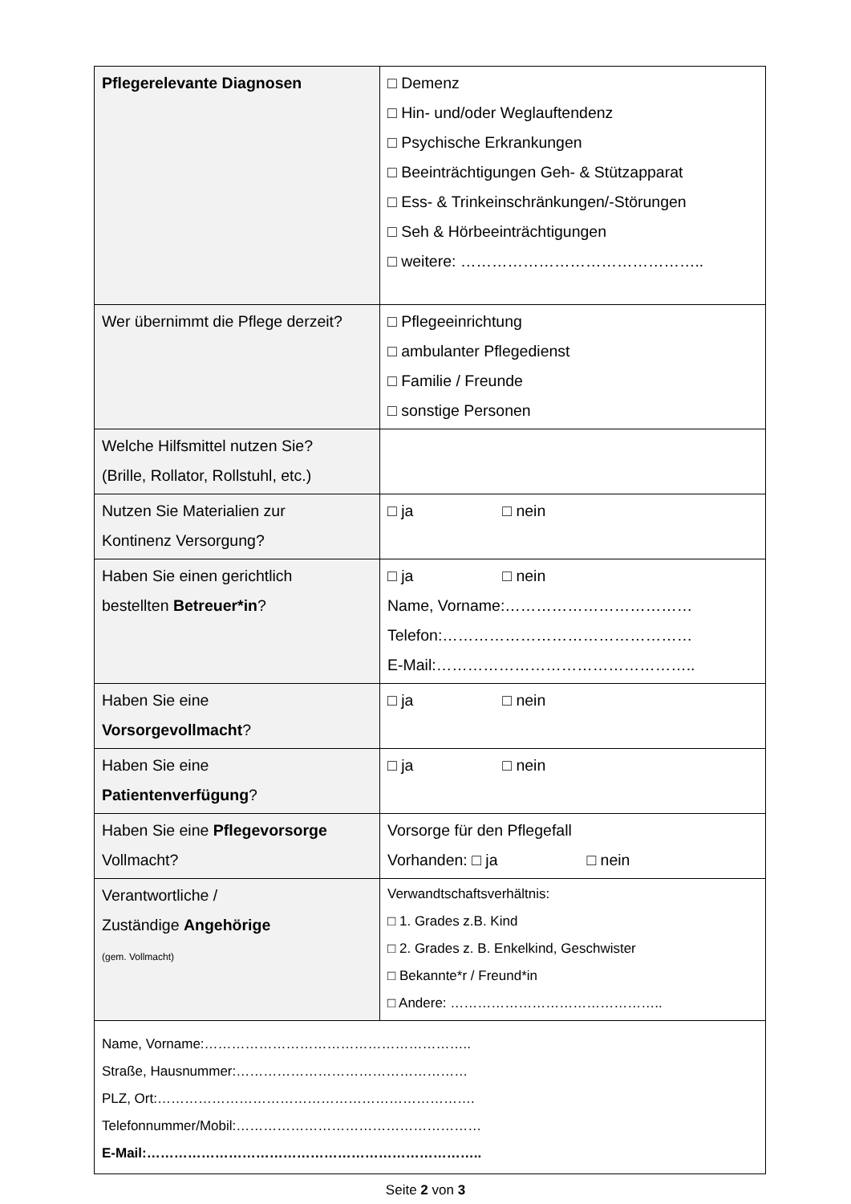| Pflegerelevante Diagnosen | □ Demenz □ Hin- und/oder Weglauftendenz □ Psychische Erkrankungen □ Beeinträchtigungen Geh- & Stützapparat □ Ess- & Trinkeinschränkungen/-Störungen □ Seh & Hörbeeinträchtigungen □ weitere: ……………………………………….. |
| Wer übernimmt die Pflege derzeit? | □ Pflegeeinrichtung □ ambulanter Pflegedienst □ Familie / Freunde □ sonstige Personen |
| Welche Hilfsmittel nutzen Sie? (Brille, Rollator, Rollstuhl, etc.) | |
| Nutzen Sie Materialien zur Kontinenz Versorgung? | □ ja □ nein |
| Haben Sie einen gerichtlich bestellten Betreuer*in ? | □ ja □ nein Name, Vorname:……………………………… Telefon:………………………………………… E-Mail:………………………………………….. |
| Haben Sie eine Vorsorgevollmacht ? | □ ja □ nein |
| Haben Sie eine Patientenverfügung ? | □ ja □ nein |
| Haben Sie eine Pflegevorsorge Vollmacht? | Vorsorge für den Pflegefall Vorhanden: □ ja □ nein |
| Verantwortliche / Zuständige Angehörige (gem. Vollmacht) | Verwandtschaftsverhältnis: □ 1. Grades z.B. Kind □ 2. Grades z. B. Enkelkind, Geschwister □ Bekannte*r / Freund*in □ Andere: ……………………………………….. |
| Name, Vorname:………………………………………………….. Straße, Hausnummer:…………………………………………… PLZ, Ort:……………………………………………………………. Telefonnummer/Mobil:……………………………………………… E-Mail:……………………………………………………………….. | |
Seite 2 von 3